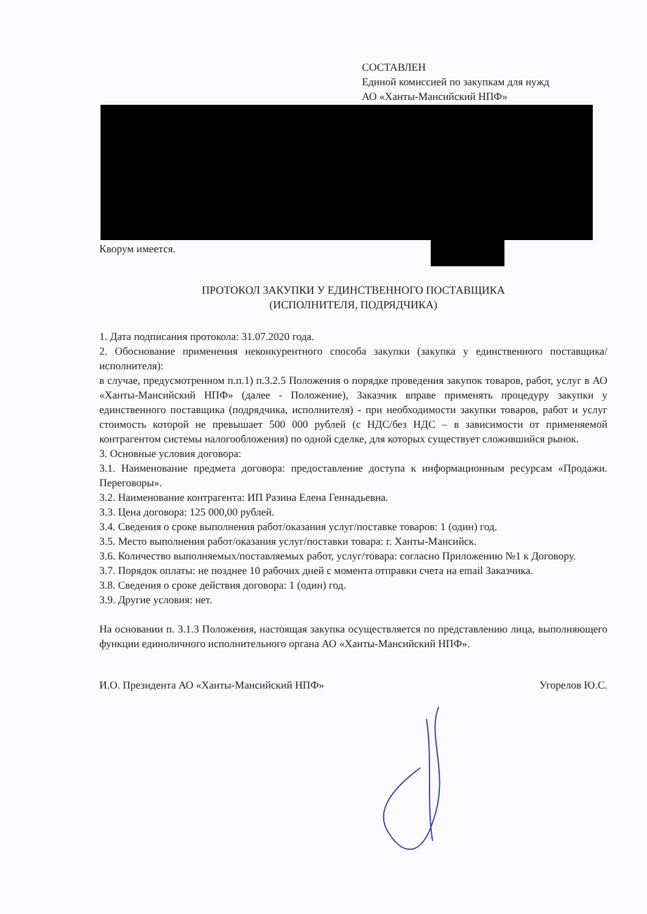СОСТАВЛЕН
Единой комиссией по закупкам для нужд
АО «Ханты-Мансийский НПФ»
Кворум имеется.
ПРОТОКОЛ ЗАКУПКИ У ЕДИНСТВЕННОГО ПОСТАВЩИКА
(ИСПОЛНИТЕЛЯ, ПОДРЯДЧИКА)
1. Дата подписания протокола: 31.07.2020 года.
2. Обоснование применения неконкурентного способа закупки (закупка у единственного поставщика/исполнителя):
в случае, предусмотренном п.п.1) п.3.2.5 Положения о порядке проведения закупок товаров, работ, услуг в АО «Ханты-Мансийский НПФ» (далее - Положение), Заказчик вправе применять процедуру закупки у единственного поставщика (подрядчика, исполнителя) - при необходимости закупки товаров, работ и услуг стоимость которой не превышает 500 000 рублей (с НДС/без НДС – в зависимости от применяемой контрагентом системы налогообложения) по одной сделке, для которых существует сложившийся рынок.
3. Основные условия договора:
3.1. Наименование предмета договора: предоставление доступа к информационным ресурсам «Продажи. Переговоры».
3.2. Наименование контрагента: ИП Разина Елена Геннадьевна.
3.3. Цена договора: 125 000,00 рублей.
3.4. Сведения о сроке выполнения работ/оказания услуг/поставке товаров: 1 (один) год.
3.5. Место выполнения работ/оказания услуг/поставки товара: г. Ханты-Мансийск.
3.6. Количество выполняемых/поставляемых работ, услуг/товара: согласно Приложению №1 к Договору.
3.7. Порядок оплаты: не позднее 10 рабочих дней с момента отправки счета на email Заказчика.
3.8. Сведения о сроке действия договора: 1 (один) год.
3.9. Другие условия: нет.
На основании п. 3.1.3 Положения, настоящая закупка осуществляется по представлению лица, выполняющего функции единоличного исполнительного органа АО «Ханты-Мансийский НПФ».
И.О. Президента АО «Ханты-Мансийский НПФ» Угорелов Ю.С.